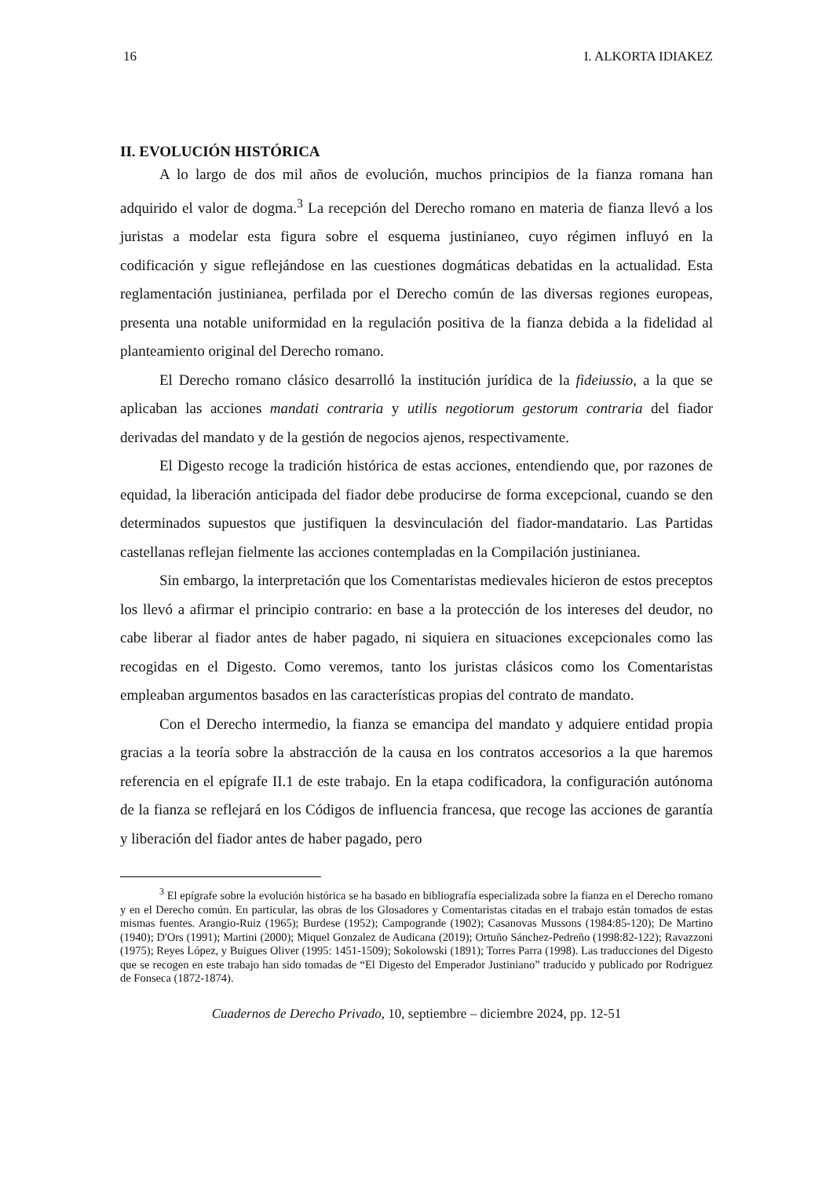16 I. ALKORTA IDIAKEZ
II. EVOLUCIÓN HISTÓRICA
A lo largo de dos mil años de evolución, muchos principios de la fianza romana han adquirido el valor de dogma.<sup>3</sup> La recepción del Derecho romano en materia de fianza llevó a los juristas a modelar esta figura sobre el esquema justinianeo, cuyo régimen influyó en la codificación y sigue reflejándose en las cuestiones dogmáticas debatidas en la actualidad. Esta reglamentación justinianea, perfilada por el Derecho común de las diversas regiones europeas, presenta una notable uniformidad en la regulación positiva de la fianza debida a la fidelidad al planteamiento original del Derecho romano.
El Derecho romano clásico desarrolló la institución jurídica de la fideiussio, a la que se aplicaban las acciones mandati contraria y utilis negotiorum gestorum contraria del fiador derivadas del mandato y de la gestión de negocios ajenos, respectivamente.
El Digesto recoge la tradición histórica de estas acciones, entendiendo que, por razones de equidad, la liberación anticipada del fiador debe producirse de forma excepcional, cuando se den determinados supuestos que justifiquen la desvinculación del fiador-mandatario. Las Partidas castellanas reflejan fielmente las acciones contempladas en la Compilación justinianea.
Sin embargo, la interpretación que los Comentaristas medievales hicieron de estos preceptos los llevó a afirmar el principio contrario: en base a la protección de los intereses del deudor, no cabe liberar al fiador antes de haber pagado, ni siquiera en situaciones excepcionales como las recogidas en el Digesto. Como veremos, tanto los juristas clásicos como los Comentaristas empleaban argumentos basados en las características propias del contrato de mandato.
Con el Derecho intermedio, la fianza se emancipa del mandato y adquiere entidad propia gracias a la teoría sobre la abstracción de la causa en los contratos accesorios a la que haremos referencia en el epígrafe II.1 de este trabajo. En la etapa codificadora, la configuración autónoma de la fianza se reflejará en los Códigos de influencia francesa, que recoge las acciones de garantía y liberación del fiador antes de haber pagado, pero
<sup>3</sup> El epígrafe sobre la evolución histórica se ha basado en bibliografía especializada sobre la fianza en el Derecho romano y en el Derecho común. En particular, las obras de los Glosadores y Comentaristas citadas en el trabajo están tomados de estas mismas fuentes. Arangio-Ruiz (1965); Burdese (1952); Campogrande (1902); Casanovas Mussons (1984:85-120); De Martino (1940); D'Ors (1991); Martini (2000); Miquel Gonzalez de Audicana (2019); Ortuño Sánchez-Pedreño (1998:82-122); Ravazzoni (1975); Reyes López, y Buigues Oliver (1995: 1451-1509); Sokolowski (1891); Torres Parra (1998). Las traducciones del Digesto que se recogen en este trabajo han sido tomadas de “El Digesto del Emperador Justiniano” traducido y publicado por Rodriguez de Fonseca (1872-1874).
Cuadernos de Derecho Privado, 10, septiembre – diciembre 2024, pp. 12-51